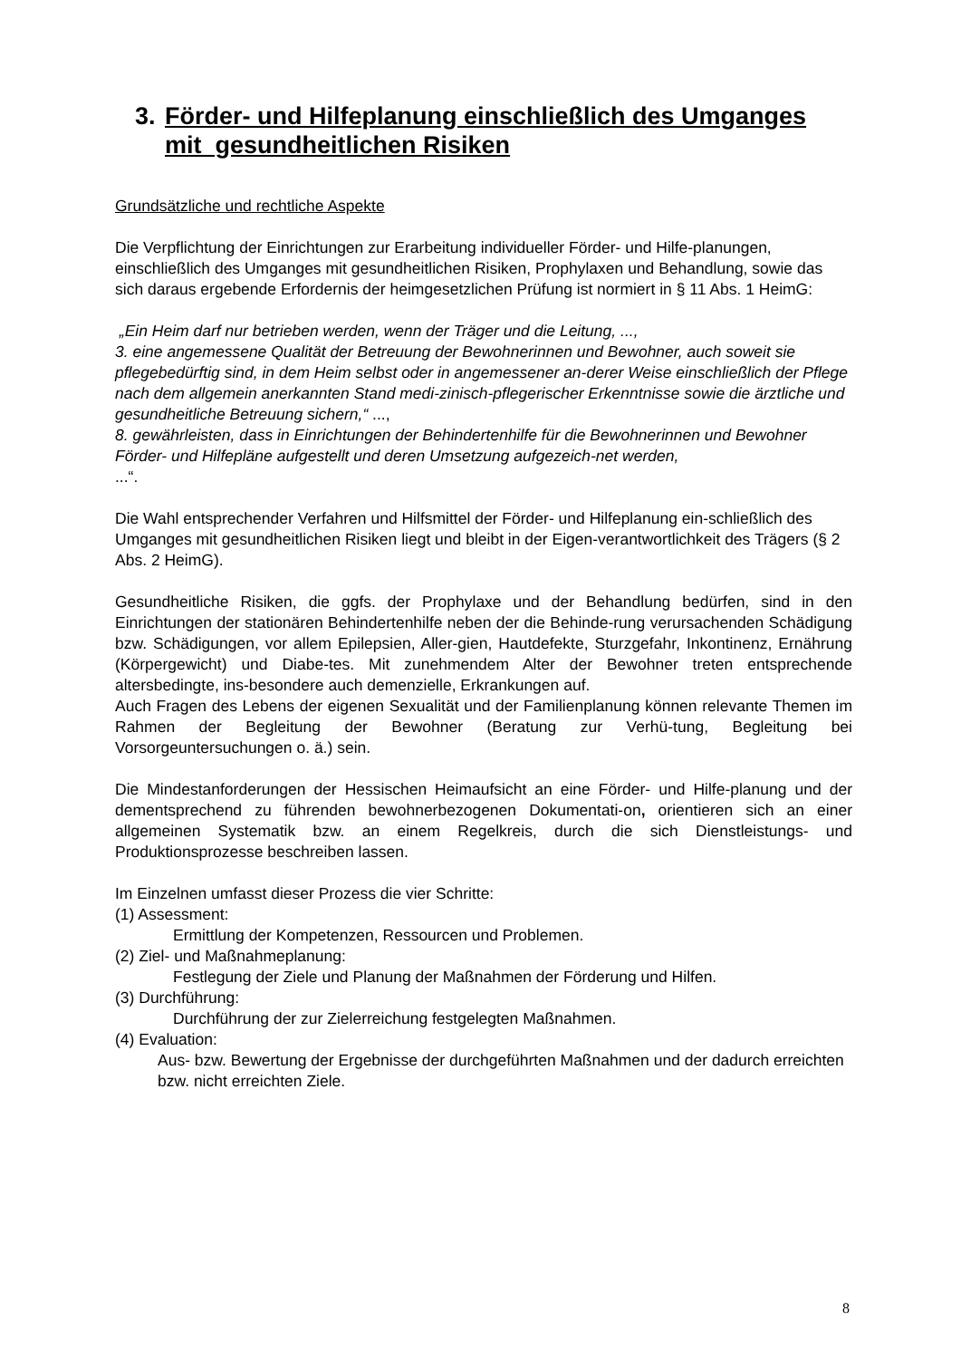3. Förder- und Hilfeplanung einschließlich des Umganges mit gesundheitlichen Risiken
Grundsätzliche und rechtliche Aspekte
Die Verpflichtung der Einrichtungen zur Erarbeitung individueller Förder- und Hilfe-planungen, einschließlich des Umganges mit gesundheitlichen Risiken, Prophylaxen und Behandlung, sowie das sich daraus ergebende Erfordernis der heimgesetzlichen Prüfung ist normiert in § 11 Abs. 1 HeimG:
„Ein Heim darf nur betrieben werden, wenn der Träger und die Leitung, ...,
3. eine angemessene Qualität der Betreuung der Bewohnerinnen und Bewohner, auch soweit sie pflegebedürftig sind, in dem Heim selbst oder in angemessener an-derer Weise einschließlich der Pflege nach dem allgemein anerkannten Stand medi-zinisch-pflegerischer Erkenntnisse sowie die ärztliche und gesundheitliche Betreuung sichern,“ ...,
8. gewährleisten, dass in Einrichtungen der Behindertenhilfe für die Bewohnerinnen und Bewohner Förder- und Hilfepläne aufgestellt und deren Umsetzung aufgezeich-net werden,
...“.
Die Wahl entsprechender Verfahren und Hilfsmittel der Förder- und Hilfeplanung ein-schließlich des Umganges mit gesundheitlichen Risiken liegt und bleibt in der Eigen-verantwortlichkeit des Trägers (§ 2 Abs. 2 HeimG).
Gesundheitliche Risiken, die ggfs. der Prophylaxe und der Behandlung bedürfen, sind in den Einrichtungen der stationären Behindertenhilfe neben der die Behinde-rung verursachenden Schädigung bzw. Schädigungen, vor allem Epilepsien, Aller-gien, Hautdefekte, Sturzgefahr, Inkontinenz, Ernährung (Körpergewicht) und Diabe-tes. Mit zunehmendem Alter der Bewohner treten entsprechende altersbedingte, ins-besondere auch demenzielle, Erkrankungen auf.
Auch Fragen des Lebens der eigenen Sexualität und der Familienplanung können relevante Themen im Rahmen der Begleitung der Bewohner (Beratung zur Verhü-tung, Begleitung bei Vorsorgeuntersuchungen o. ä.) sein.
Die Mindestanforderungen der Hessischen Heimaufsicht an eine Förder- und Hilfe-planung und der dementsprechend zu führenden bewohnerbezogenen Dokumentati-on, orientieren sich an einer allgemeinen Systematik bzw. an einem Regelkreis, durch die sich Dienstleistungs- und Produktionsprozesse beschreiben lassen.
Im Einzelnen umfasst dieser Prozess die vier Schritte:
(1) Assessment:
Ermittlung der Kompetenzen, Ressourcen und Problemen.
(2) Ziel- und Maßnahmeplanung:
Festlegung der Ziele und Planung der Maßnahmen der Förderung und Hilfen.
(3) Durchführung:
Durchführung der zur Zielerreichung festgelegten Maßnahmen.
(4) Evaluation:
Aus- bzw. Bewertung der Ergebnisse der durchgeführten Maßnahmen und der dadurch erreichten bzw. nicht erreichten Ziele.
8